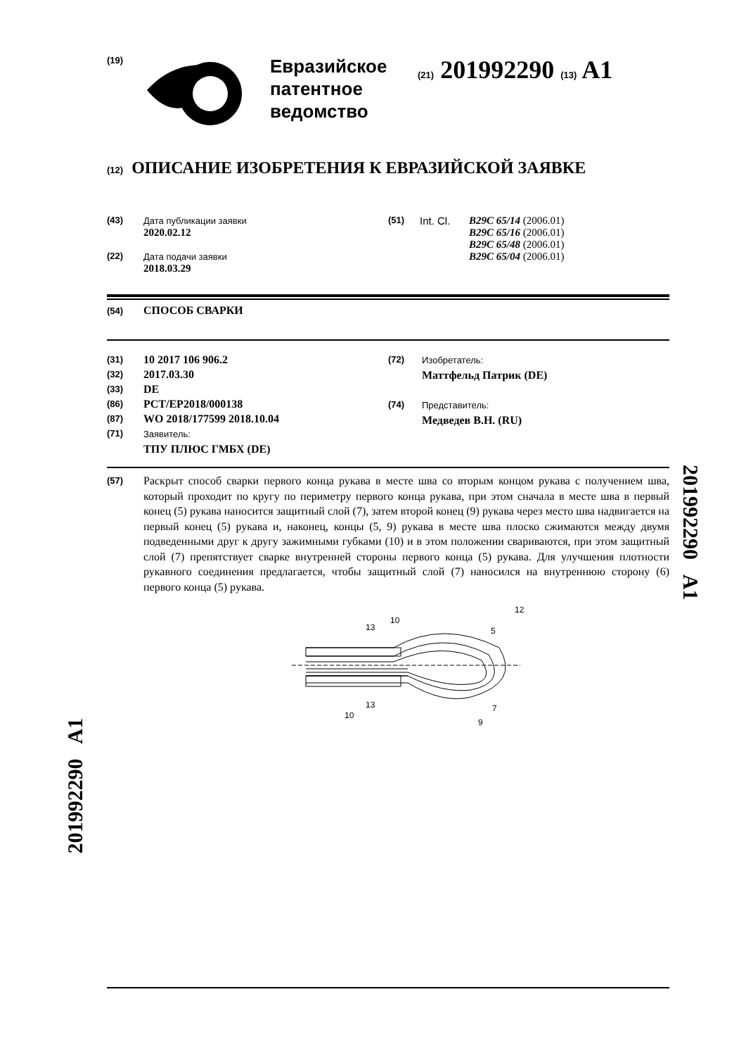(19)
Евразийское
патентное
ведомство
(21) 201992290 (13) A1
(12) ОПИСАНИЕ ИЗОБРЕТЕНИЯ К ЕВРАЗИЙСКОЙ ЗАЯВКЕ
(43) Дата публикации заявки
2020.02.12
(22) Дата подачи заявки
2018.03.29
(51) Int. Cl.
B29C 65/14 (2006.01)
B29C 65/16 (2006.01)
B29C 65/48 (2006.01)
B29C 65/04 (2006.01)
(54) СПОСОБ СВАРКИ
(31) 10 2017 106 906.2
(32) 2017.03.30
(33) DE
(86) PCT/EP2018/000138
(87) WO 2018/177599 2018.10.04
(71) Заявитель:
ТПУ ПЛЮС ГМБХ (DE)
(72) Изобретатель:
Маттфельд Патрик (DE)
(74) Представитель:
Медведев В.Н. (RU)
(57)
Раскрыт способ сварки первого конца рукава в месте шва со вторым концом рукава с получением шва, который проходит по кругу по периметру первого конца рукава, при этом сначала в месте шва в первый конец (5) рукава наносится защитный слой (7), затем второй конец (9) рукава через место шва надвигается на первый конец (5) рукава и, наконец, концы (5, 9) рукава в месте шва плоско сжимаются между двумя подведенными друг к другу зажимными губками (10) и в этом положении свариваются, при этом защитный слой (7) препятствует сварке внутренней стороны первого конца (5) рукава. Для улучшения плотности рукавного соединения предлагается, чтобы защитный слой (7) наносился на внутреннюю сторону (6) первого конца (5) рукава.
13
10
5
12
13
10
7
9
201992290 A1
201992290 A1